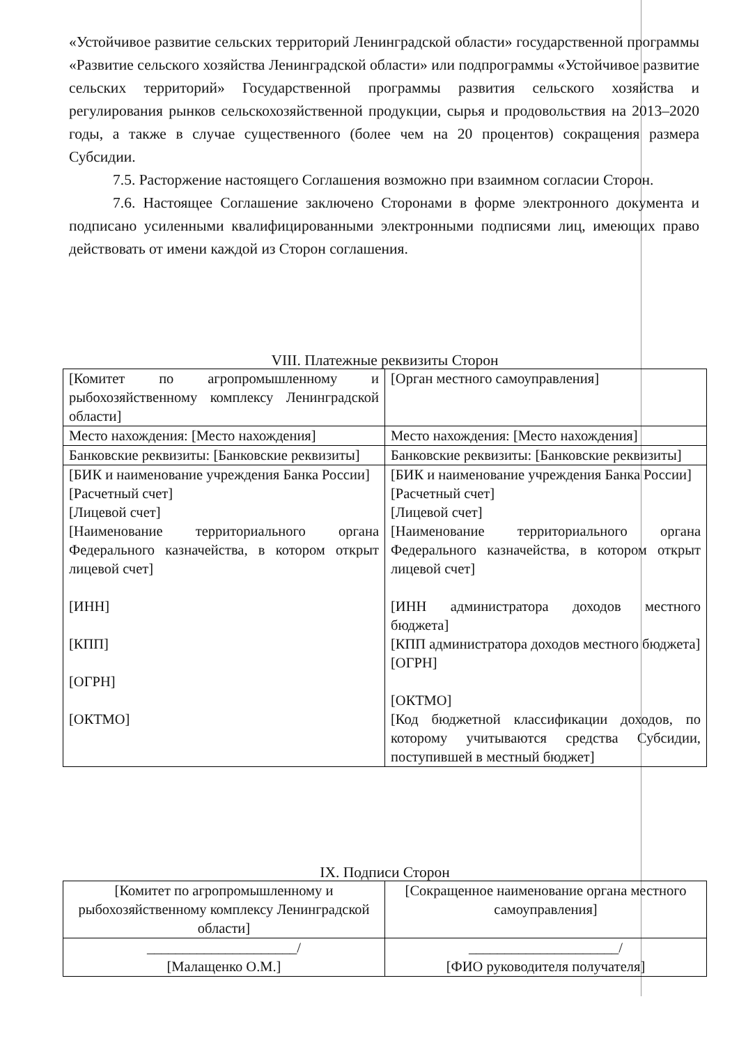«Устойчивое развитие сельских территорий Ленинградской области» государственной программы «Развитие сельского хозяйства Ленинградской области» или подпрограммы «Устойчивое развитие сельских территорий» Государственной программы развития сельского хозяйства и регулирования рынков сельскохозяйственной продукции, сырья и продовольствия на 2013–2020 годы, а также в случае существенного (более чем на 20 процентов) сокращения размера Субсидии.
7.5. Расторжение настоящего Соглашения возможно при взаимном согласии Сторон.
7.6. Настоящее Соглашение заключено Сторонами в форме электронного документа и подписано усиленными квалифицированными электронными подписями лиц, имеющих право действовать от имени каждой из Сторон соглашения.
VIII. Платежные реквизиты Сторон
| [Комитет по агропромышленному и рыбохозяйственному комплексу Ленинградской области] | [Орган местного самоуправления] |
| Место нахождения: [Место нахождения] | Место нахождения: [Место нахождения] |
| Банковские реквизиты: [Банковские реквизиты] | Банковские реквизиты: [Банковские реквизиты] |
| [БИК и наименование учреждения Банка России] [Расчетный счет] [Лицевой счет] [Наименование территориального органа Федерального казначейства, в котором открыт лицевой счет] [ИНН] [КПП] [ОГРН] [ОКТМО] | [БИК и наименование учреждения Банка России] [Расчетный счет] [Лицевой счет] [Наименование территориального органа Федерального казначейства, в котором открыт лицевой счет] [ИНН администратора доходов местного бюджета] [КПП администратора доходов местного бюджета] [ОГРН] [ОКТМО] [Код бюджетной классификации доходов, по которому учитываются средства Субсидии, поступившей в местный бюджет] |
IX. Подписи Сторон
| [Комитет по агропромышленному и рыбохозяйственному комплексу Ленинградской области] | [Сокращенное наименование органа местного самоуправления] |
| _____________________/ [Малащенко О.М.] | _____________________/ [ФИО руководителя получателя] |